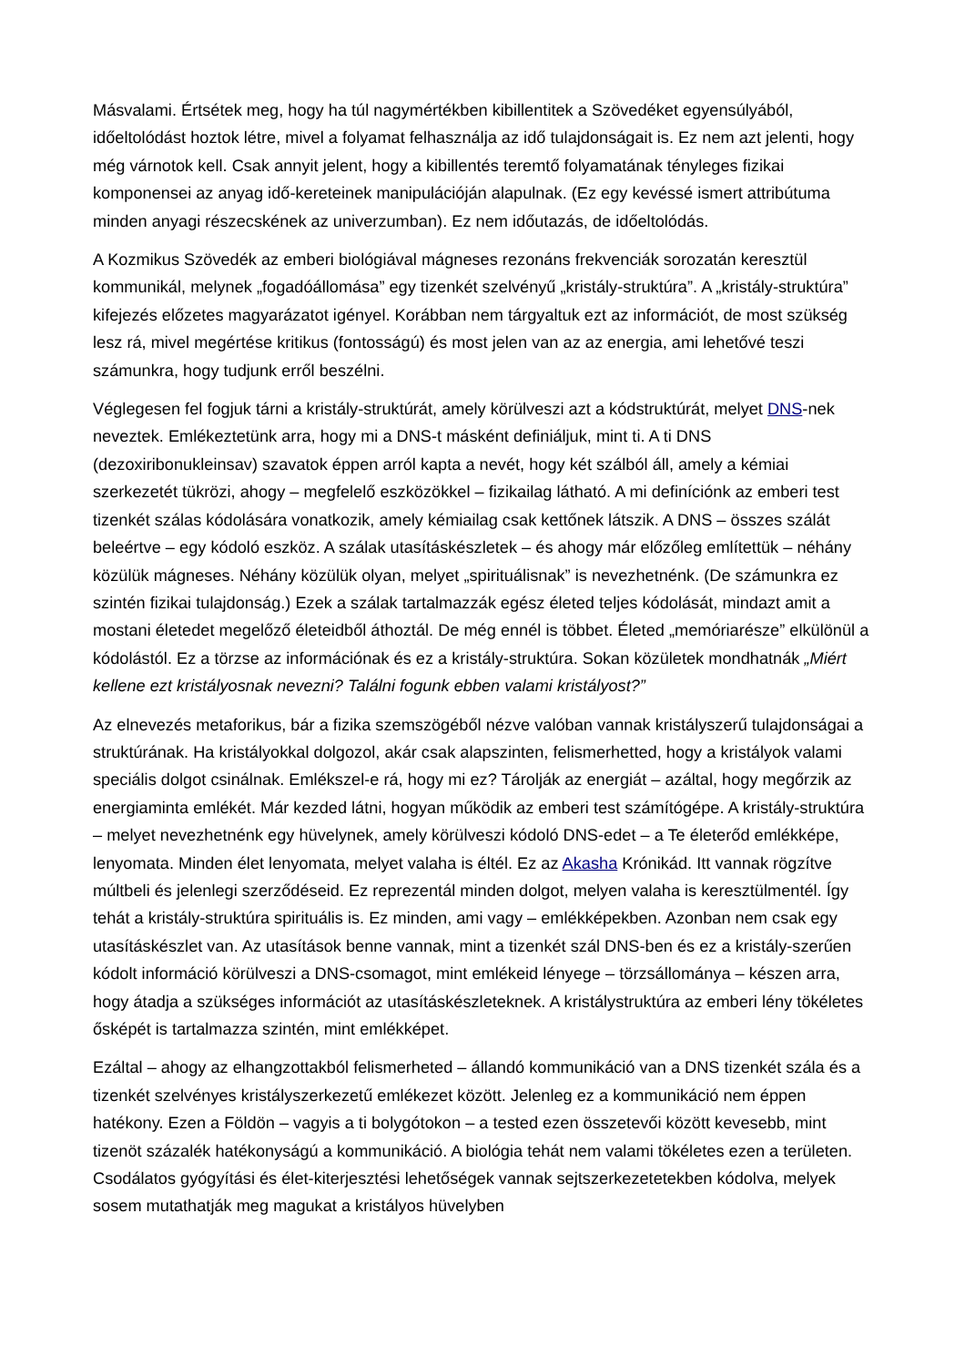Másvalami. Értsétek meg, hogy ha túl nagymértékben kibillentitek a Szövedéket egyensúlyából, időeltolódást hoztok létre, mivel a folyamat felhasználja az idő tulajdonságait is. Ez nem azt jelenti, hogy még várnotok kell. Csak annyit jelent, hogy a kibillentés teremtő folyamatának tényleges fizikai komponensei az anyag idő-kereteinek manipulációján alapulnak. (Ez egy kevéssé ismert attribútuma minden anyagi részecskének az univerzumban). Ez nem időutazás, de időeltolódás.
A Kozmikus Szövedék az emberi biológiával mágneses rezonáns frekvenciák sorozatán keresztül kommunikál, melynek „fogadóállomása” egy tizenkét szelvényű „kristály-struktúra”. A „kristály-struktúra” kifejezés előzetes magyarázatot igényel. Korábban nem tárgyaltuk ezt az információt, de most szükség lesz rá, mivel megértése kritikus (fontosságú) és most jelen van az az energia, ami lehetővé teszi számunkra, hogy tudjunk erről beszélni.
Véglegesen fel fogjuk tárni a kristály-struktúrát, amely körülveszi azt a kódstruktúrát, melyet DNS-nek neveztek. Emlékeztetünk arra, hogy mi a DNS-t másként definiáljuk, mint ti. A ti DNS (dezoxiribonukleinsav) szavatok éppen arról kapta a nevét, hogy két szálból áll, amely a kémiai szerkezetét tükrözi, ahogy – megfelelő eszközökkel – fizikailag látható. A mi definíciónk az emberi test tizenkét szálas kódolására vonatkozik, amely kémiailag csak kettőnek látszik. A DNS – összes szálát beleértve – egy kódoló eszköz. A szálak utasításkészletek – és ahogy már előzőleg említettük – néhány közülük mágneses. Néhány közülük olyan, melyet „spirituálisnak” is nevezhetnénk. (De számunkra ez szintén fizikai tulajdonság.) Ezek a szálak tartalmazzák egész életed teljes kódolását, mindazt amit a mostani életedet megelőző életeidből áthoztál. De még ennél is többet. Életed „memóriarésze” elkülönül a kódolástól. Ez a törzse az információnak és ez a kristály-struktúra. Sokan közületek mondhatnák „Miért kellene ezt kristályosnak nevezni? Találni fogunk ebben valami kristályost?”
Az elnevezés metaforikus, bár a fizika szemszögéből nézve valóban vannak kristályszerű tulajdonságai a struktúrának. Ha kristályokkal dolgozol, akár csak alapszinten, felismerhetted, hogy a kristályok valami speciális dolgot csinálnak. Emlékszel-e rá, hogy mi ez? Tárolják az energiát – azáltal, hogy megőrzik az energiaminta emlékét. Már kezded látni, hogyan működik az emberi test számítógépe. A kristály-struktúra – melyet nevezhetnénk egy hüvelynek, amely körülveszi kódoló DNS-edet – a Te életerőd emlékképe, lenyomata. Minden élet lenyomata, melyet valaha is éltél. Ez az Akasha Krónikád. Itt vannak rögzítve múltbeli és jelenlegi szerződéseid. Ez reprezentál minden dolgot, melyen valaha is keresztülmentél. Így tehát a kristály-struktúra spirituális is. Ez minden, ami vagy – emlékképekben. Azonban nem csak egy utasításkészlet van. Az utasítások benne vannak, mint a tizenkét szál DNS-ben és ez a kristály-szerűen kódolt információ körülveszi a DNS-csomagot, mint emlékeid lényege – törzsállománya – készen arra, hogy átadja a szükséges információt az utasításkészleteknek. A kristálystruktúra az emberi lény tökéletes ősképét is tartalmazza szintén, mint emlékképet.
Ezáltal – ahogy az elhangzottakból felismerheted – állandó kommunikáció van a DNS tizenkét szála és a tizenkét szelvényes kristályszerkezetű emlékezet között. Jelenleg ez a kommunikáció nem éppen hatékony. Ezen a Földön – vagyis a ti bolygótokon – a tested ezen összetevői között kevesebb, mint tizenöt százalék hatékonyságú a kommunikáció. A biológia tehát nem valami tökéletes ezen a területen. Csodálatos gyógyítási és élet-kiterjesztési lehetőségek vannak sejtszerkezetetekben kódolva, melyek sosem mutathatják meg magukat a kristályos hüvelyben